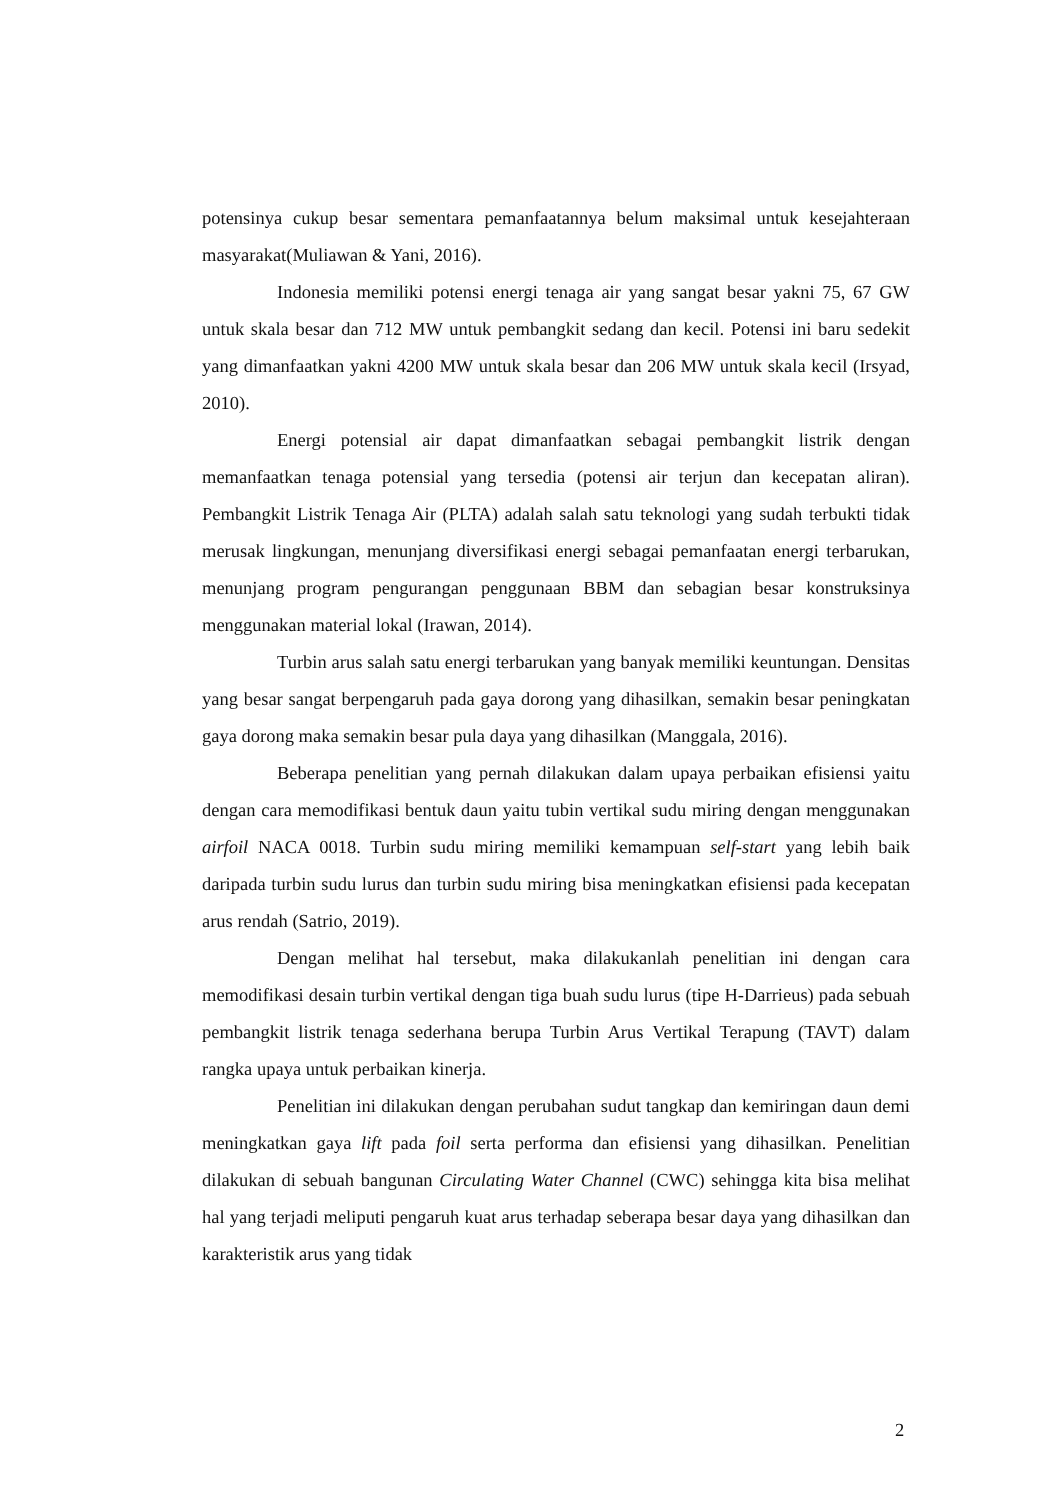potensinya cukup besar sementara pemanfaatannya belum maksimal untuk kesejahteraan masyarakat(Muliawan & Yani, 2016).
Indonesia memiliki potensi energi tenaga air yang sangat besar yakni 75, 67 GW untuk skala besar dan 712 MW untuk pembangkit sedang dan kecil. Potensi ini baru sedekit yang dimanfaatkan yakni 4200 MW untuk skala besar dan 206 MW untuk skala kecil (Irsyad, 2010).
Energi potensial air dapat dimanfaatkan sebagai pembangkit listrik dengan memanfaatkan tenaga potensial yang tersedia (potensi air terjun dan kecepatan aliran). Pembangkit Listrik Tenaga Air (PLTA) adalah salah satu teknologi yang sudah terbukti tidak merusak lingkungan, menunjang diversifikasi energi sebagai pemanfaatan energi terbarukan, menunjang program pengurangan penggunaan BBM dan sebagian besar konstruksinya menggunakan material lokal (Irawan, 2014).
Turbin arus salah satu energi terbarukan yang banyak memiliki keuntungan. Densitas yang besar sangat berpengaruh pada gaya dorong yang dihasilkan, semakin besar peningkatan gaya dorong maka semakin besar pula daya yang dihasilkan (Manggala, 2016).
Beberapa penelitian yang pernah dilakukan dalam upaya perbaikan efisiensi yaitu dengan cara memodifikasi bentuk daun yaitu tubin vertikal sudu miring dengan menggunakan airfoil NACA 0018. Turbin sudu miring memiliki kemampuan self-start yang lebih baik daripada turbin sudu lurus dan turbin sudu miring bisa meningkatkan efisiensi pada kecepatan arus rendah (Satrio, 2019).
Dengan melihat hal tersebut, maka dilakukanlah penelitian ini dengan cara memodifikasi desain turbin vertikal dengan tiga buah sudu lurus (tipe H-Darrieus) pada sebuah pembangkit listrik tenaga sederhana berupa Turbin Arus Vertikal Terapung (TAVT) dalam rangka upaya untuk perbaikan kinerja.
Penelitian ini dilakukan dengan perubahan sudut tangkap dan kemiringan daun demi meningkatkan gaya lift pada foil serta performa dan efisiensi yang dihasilkan. Penelitian dilakukan di sebuah bangunan Circulating Water Channel (CWC) sehingga kita bisa melihat hal yang terjadi meliputi pengaruh kuat arus terhadap seberapa besar daya yang dihasilkan dan karakteristik arus yang tidak
2